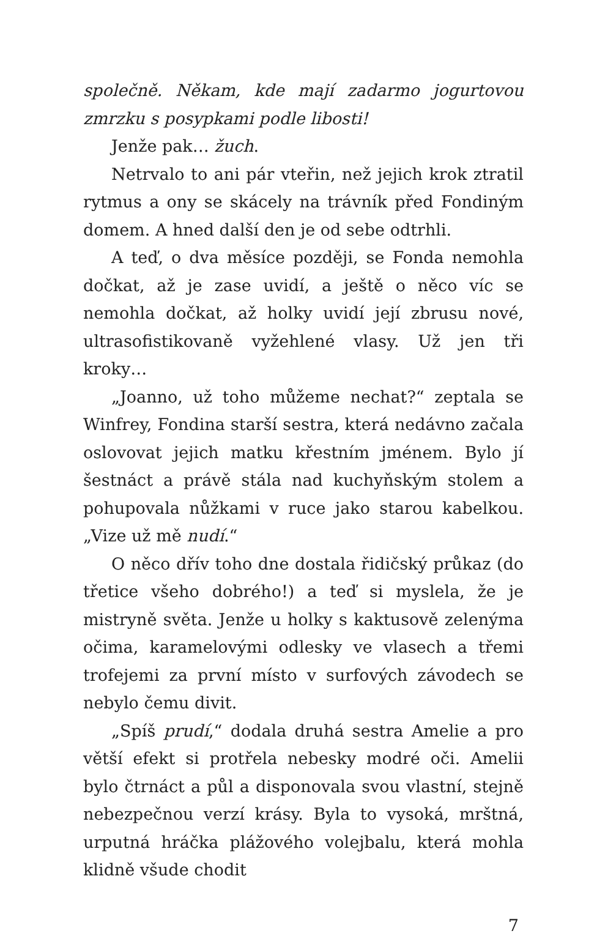společně. Někam, kde mají zadarmo jogurtovou zmrzku s posypkami podle libosti!
Jenže pak… žuch.
Netrvalo to ani pár vteřin, než jejich krok ztratil rytmus a ony se skácely na trávník před Fondiným domem. A hned další den je od sebe odtrhli.
A teď, o dva měsíce později, se Fonda nemohla dočkat, až je zase uvidí, a ještě o něco víc se nemohla dočkat, až holky uvidí její zbrusu nové, ultrasofistikovaně vyžehlené vlasy. Už jen tři kroky…
„Joanno, už toho můžeme nechat?“ zeptala se Winfrey, Fondina starší sestra, která nedávno začala oslovovat jejich matku křestním jménem. Bylo jí šestnáct a právě stála nad kuchyňským stolem a pohupovala nůžkami v ruce jako starou kabelkou. „Vize už mě nudí.“
O něco dřív toho dne dostala řidičský průkaz (do třetice všeho dobrého!) a teď si myslela, že je mistryně světa. Jenže u holky s kaktusově zelenýma očima, karamelovými odlesky ve vlasech a třemi trofejemi za první místo v surfových závodech se nebylo čemu divit.
„Spíš prudí,“ dodala druhá sestra Amelie a pro větší efekt si protřela nebesky modré oči. Amelii bylo čtrnáct a půl a disponovala svou vlastní, stejně nebezpečnou verzí krásy. Byla to vysoká, mrštná, urputná hráčka plážového volejbalu, která mohla klidně všude chodit
7